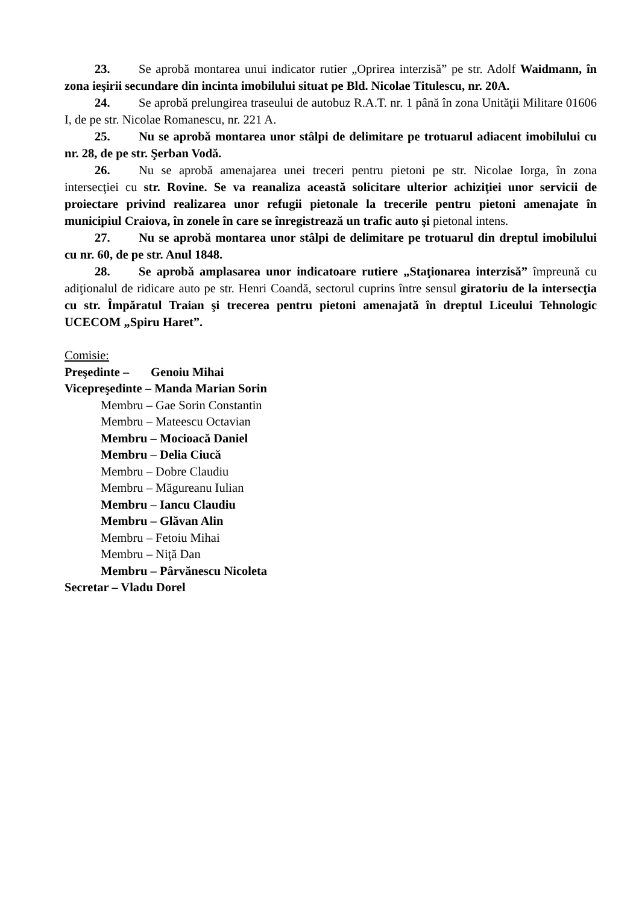23. Se aprobă montarea unui indicator rutier „Oprirea interzisă” pe str. Adolf Waidmann, în zona ieşirii secundare din incinta imobilului situat pe Bld. Nicolae Titulescu, nr. 20A.
24. Se aprobă prelungirea traseului de autobuz R.A.T. nr. 1 până în zona Unităţii Militare 01606 I, de pe str. Nicolae Romanescu, nr. 221 A.
25. Nu se aprobă montarea unor stâlpi de delimitare pe trotuarul adiacent imobilului cu nr. 28, de pe str. Şerban Vodă.
26. Nu se aprobă amenajarea unei treceri pentru pietoni pe str. Nicolae Iorga, în zona intersecţiei cu str. Rovine. Se va reanaliza această solicitare ulterior achiziţiei unor servicii de proiectare privind realizarea unor refugii pietonale la trecerile pentru pietoni amenajate în municipiul Craiova, în zonele în care se înregistrează un trafic auto şi pietonal intens.
27. Nu se aprobă montarea unor stâlpi de delimitare pe trotuarul din dreptul imobilului cu nr. 60, de pe str. Anul 1848.
28. Se aprobă amplasarea unor indicatoare rutiere „Staţionarea interzisă” împreună cu adiţionalul de ridicare auto pe str. Henri Coandă, sectorul cuprins între sensul giratoriu de la intersecţia cu str. Împăratul Traian şi trecerea pentru pietoni amenajată în dreptul Liceului Tehnologic UCECOM „Spiru Haret”.
Comisie:
Preşedinte – Genoiu Mihai
Vicepreşedinte – Manda Marian Sorin
Membru – Gae Sorin Constantin
Membru – Mateescu Octavian
Membru – Mocioacă Daniel
Membru – Delia Ciucă
Membru – Dobre Claudiu
Membru – Măgureanu Iulian
Membru – Iancu Claudiu
Membru – Glăvan Alin
Membru – Fetoiu Mihai
Membru – Niţă Dan
Membru – Pârvănescu Nicoleta
Secretar – Vladu Dorel